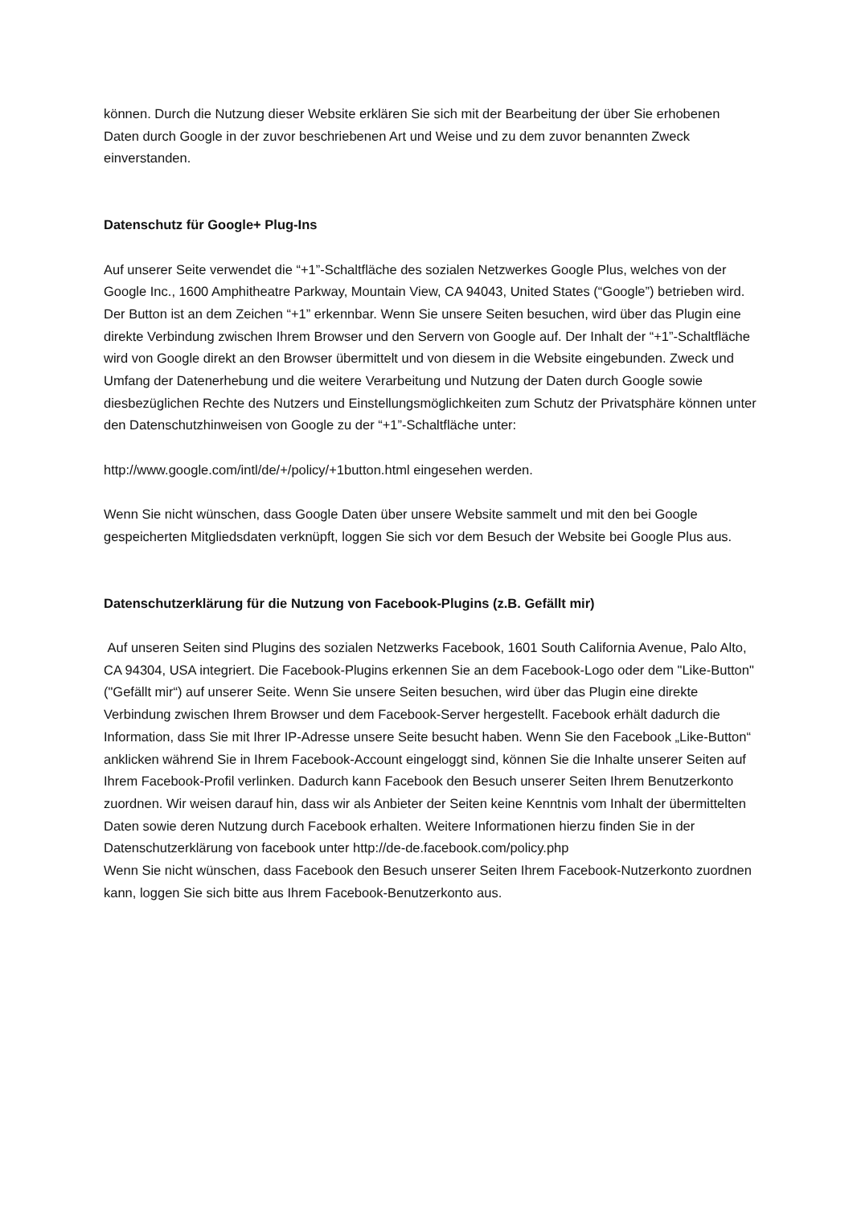können. Durch die Nutzung dieser Website erklären Sie sich mit der Bearbeitung der über Sie erhobenen Daten durch Google in der zuvor beschriebenen Art und Weise und zu dem zuvor benannten Zweck einverstanden.
Datenschutz für Google+ Plug-Ins
Auf unserer Seite verwendet die “+1”-Schaltfläche des sozialen Netzwerkes Google Plus, welches von der Google Inc., 1600 Amphitheatre Parkway, Mountain View, CA 94043, United States (“Google”) betrieben wird. Der Button ist an dem Zeichen “+1” erkennbar. Wenn Sie unsere Seiten besuchen, wird über das Plugin eine direkte Verbindung zwischen Ihrem Browser und den Servern von Google auf. Der Inhalt der “+1”-Schaltfläche wird von Google direkt an den Browser übermittelt und von diesem in die Website eingebunden. Zweck und Umfang der Datenerhebung und die weitere Verarbeitung und Nutzung der Daten durch Google sowie diesbezüglichen Rechte des Nutzers und Einstellungsmöglichkeiten zum Schutz der Privatsphäre können unter den Datenschutzhinweisen von Google zu der “+1”-Schaltfläche unter:
http://www.google.com/intl/de/+/policy/+1button.html eingesehen werden.
Wenn Sie nicht wünschen, dass Google Daten über unsere Website sammelt und mit den bei Google gespeicherten Mitgliedsdaten verknüpft, loggen Sie sich vor dem Besuch der Website bei Google Plus aus.
Datenschutzerklärung für die Nutzung von Facebook-Plugins (z.B. Gefällt mir)
Auf unseren Seiten sind Plugins des sozialen Netzwerks Facebook, 1601 South California Avenue, Palo Alto, CA 94304, USA integriert. Die Facebook-Plugins erkennen Sie an dem Facebook-Logo oder dem "Like-Button" ("Gefällt mir“) auf unserer Seite. Wenn Sie unsere Seiten besuchen, wird über das Plugin eine direkte Verbindung zwischen Ihrem Browser und dem Facebook-Server hergestellt. Facebook erhält dadurch die Information, dass Sie mit Ihrer IP-Adresse unsere Seite besucht haben. Wenn Sie den Facebook „Like-Button“ anklicken während Sie in Ihrem Facebook-Account eingeloggt sind, können Sie die Inhalte unserer Seiten auf Ihrem Facebook-Profil verlinken. Dadurch kann Facebook den Besuch unserer Seiten Ihrem Benutzerkonto zuordnen. Wir weisen darauf hin, dass wir als Anbieter der Seiten keine Kenntnis vom Inhalt der übermittelten Daten sowie deren Nutzung durch Facebook erhalten. Weitere Informationen hierzu finden Sie in der Datenschutzerklärung von facebook unter http://de-de.facebook.com/policy.php
Wenn Sie nicht wünschen, dass Facebook den Besuch unserer Seiten Ihrem Facebook-Nutzerkonto zuordnen kann, loggen Sie sich bitte aus Ihrem Facebook-Benutzerkonto aus.